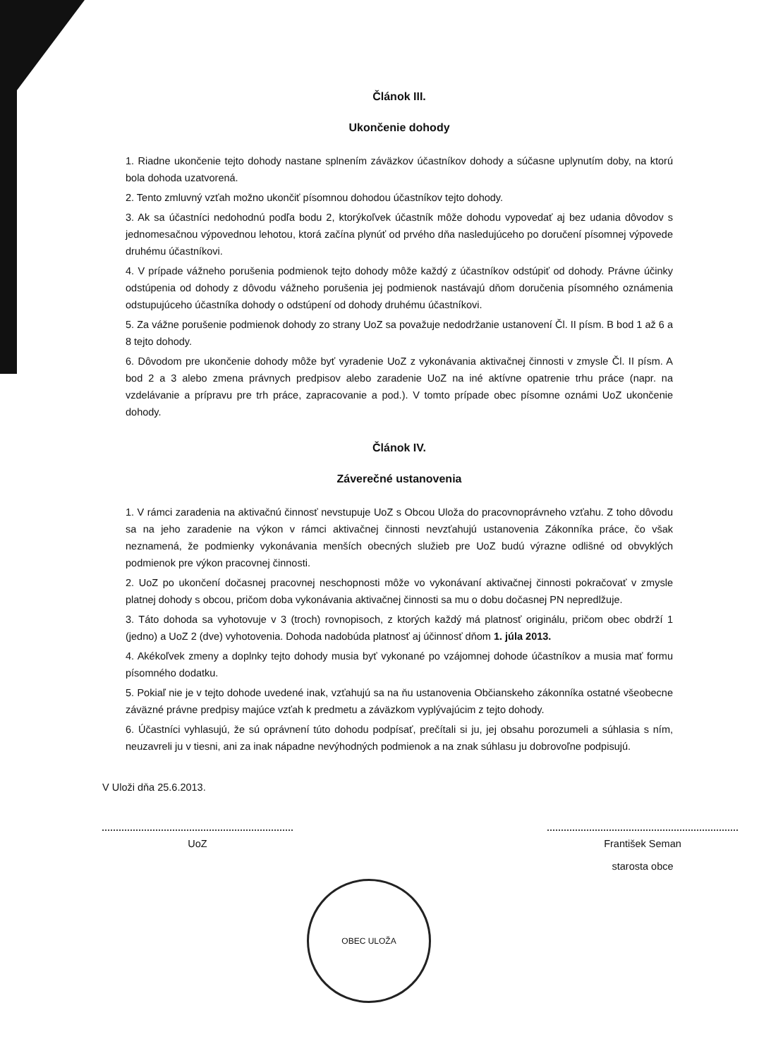Článok III.
Ukončenie dohody
1. Riadne ukončenie tejto dohody nastane splnením záväzkov účastníkov dohody a súčasne uplynutím doby, na ktorú bola dohoda uzatvorená.
2. Tento zmluvný vzťah možno ukončiť písomnou dohodou účastníkov tejto dohody.
3. Ak sa účastníci nedohodnú podľa bodu 2, ktorýkoľvek účastník môže dohodu vypovedať aj bez udania dôvodov s jednomesačnou výpovednou lehotou, ktorá začína plynúť od prvého dňa nasledujúceho po doručení písomnej výpovede druhému účastníkovi.
4. V prípade vážneho porušenia podmienok tejto dohody môže každý z účastníkov odstúpiť od dohody. Právne účinky odstúpenia od dohody z dôvodu vážneho porušenia jej podmienok nastávajú dňom doručenia písomného oznámenia odstupujúceho účastníka dohody o odstúpení od dohody druhému účastníkovi.
5. Za vážne porušenie podmienok dohody zo strany UoZ sa považuje nedodržanie ustanovení Čl. II písm. B bod 1 až 6 a 8 tejto dohody.
6. Dôvodom pre ukončenie dohody môže byť vyradenie UoZ z vykonávania aktivačnej činnosti v zmysle Čl. II písm. A bod 2 a 3 alebo zmena právnych predpisov alebo zaradenie UoZ na iné aktívne opatrenie trhu práce (napr. na vzdelávanie a prípravu pre trh práce, zapracovanie a pod.). V tomto prípade obec písomne oznámi UoZ ukončenie dohody.
Článok IV.
Záverečné ustanovenia
1. V rámci zaradenia na aktivačnú činnosť nevstupuje UoZ s Obcou Uloža do pracovnoprávneho vzťahu. Z toho dôvodu sa na jeho zaradenie na výkon v rámci aktivačnej činnosti nevzťahujú ustanovenia Zákonníka práce, čo však neznamená, že podmienky vykonávania menších obecných služieb pre UoZ budú výrazne odlišné od obvyklých podmienok pre výkon pracovnej činnosti.
2. UoZ po ukončení dočasnej pracovnej neschopnosti môže vo vykonávaní aktivačnej činnosti pokračovať v zmysle platnej dohody s obcou, pričom doba vykonávania aktivačnej činnosti sa mu o dobu dočasnej PN nepredlžuje.
3. Táto dohoda sa vyhotovuje v 3 (troch) rovnopisoch, z ktorých každý má platnosť originálu, pričom obec obdrží 1 (jedno) a UoZ 2 (dve) vyhotovenia. Dohoda nadobúda platnosť aj účinnosť dňom 1. júla 2013.
4. Akékoľvek zmeny a doplnky tejto dohody musia byť vykonané po vzájomnej dohode účastníkov a musia mať formu písomného dodatku.
5. Pokiaľ nie je v tejto dohode uvedené inak, vzťahujú sa na ňu ustanovenia Občianskeho zákonníka ostatné všeobecne záväzné právne predpisy majúce vzťah k predmetu a záväzkom vyplývajúcim z tejto dohody.
6. Účastníci vyhlasujú, že sú oprávnení túto dohodu podpísať, prečítali si ju, jej obsahu porozumeli a súhlasia s ním, neuzavreli ju v tiesni, ani za inak nápadne nevýhodných podmienok a na znak súhlasu ju dobrovoľne podpisujú.
V Uloži dňa 25.6.2013.
UoZ František Seman
starosta obce
OBEC ULOŽA